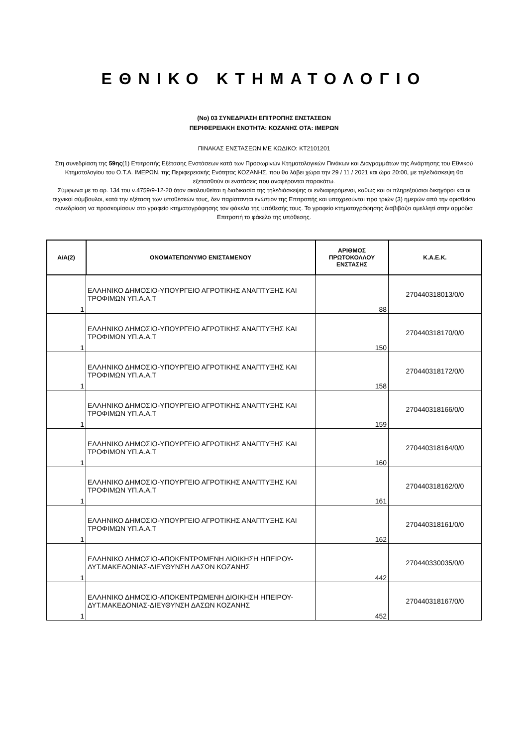ΕΘΝΙΚΟ ΚΤΗΜΑΤΟΛΟΓΙΟ
(Νο) 03 ΣΥΝΕΔΡΙΑΣΗ ΕΠΙΤΡΟΠΗΣ ΕΝΣΤΑΣΕΩΝ
ΠΕΡΙΦΕΡΕΙΑΚΗ ΕΝΟΤΗΤΑ: ΚΟΖΑΝΗΣ ΟΤΑ: ΙΜΕΡΩΝ
ΠΙΝΑΚΑΣ ΕΝΣΤΑΣΕΩΝ ΜΕ ΚΩΔΙΚΟ: ΚΤ2101201
Στη συνεδρίαση της 59ης(1) Επιτροπής Εξέτασης Ενστάσεων κατά των Προσωρινών Κτηματολογικών Πινάκων και Διαγραμμάτων της Ανάρτησης του Εθνικού Κτηματολογίου του Ο.Τ.Α. ΙΜΕΡΩΝ, της Περιφερειακής Ενότητας ΚΟΖΑΝΗΣ, που θα λάβει χώρα την 29 / 11 / 2021 και ώρα 20:00, με τηλεδιάσκεψη θα εξετασθούν οι ενστάσεις που αναφέρονται παρακάτω.
Σύμφωνα με το αρ. 134 του ν.4759/9-12-20 όταν ακολουθείται η διαδικασία της τηλεδιάσκεψης οι ενδιαφερόμενοι, καθώς και οι πληρεξούσιοι δικηγόροι και οι τεχνικοί σύμβουλοι, κατά την εξέταση των υποθέσεών τους, δεν παρίστανται ενώπιον της Επιτροπής και υποχρεούνται προ τριών (3) ημερών από την ορισθείσα συνεδρίαση να προσκομίσουν στο γραφείο κτηματογράφησης τον φάκελο της υπόθεσής τους. Το γραφείο κτηματογράφησης διαβιβάζει αμελλητί στην αρμόδια Επιτροπή το φάκελο της υπόθεσης.
| Α/Α(2) | ΟΝΟΜΑΤΕΠΩΝΥΜΟ ΕΝΙΣΤΑΜΕΝΟΥ | ΑΡΙΘΜΟΣ ΠΡΩΤΟΚΟΛΛΟΥ ΕΝΣΤΑΣΗΣ | Κ.Α.Ε.Κ. |
| --- | --- | --- | --- |
| 1 | ΕΛΛΗΝΙΚΟ ΔΗΜΟΣΙΟ-ΥΠΟΥΡΓΕΙΟ ΑΓΡΟΤΙΚΗΣ ΑΝΑΠΤΥΞΗΣ ΚΑΙ ΤΡΟΦΙΜΩΝ ΥΠ.Α.Α.Τ | 88 | 270440318013/0/0 |
| 1 | ΕΛΛΗΝΙΚΟ ΔΗΜΟΣΙΟ-ΥΠΟΥΡΓΕΙΟ ΑΓΡΟΤΙΚΗΣ ΑΝΑΠΤΥΞΗΣ ΚΑΙ ΤΡΟΦΙΜΩΝ ΥΠ.Α.Α.Τ | 150 | 270440318170/0/0 |
| 1 | ΕΛΛΗΝΙΚΟ ΔΗΜΟΣΙΟ-ΥΠΟΥΡΓΕΙΟ ΑΓΡΟΤΙΚΗΣ ΑΝΑΠΤΥΞΗΣ ΚΑΙ ΤΡΟΦΙΜΩΝ ΥΠ.Α.Α.Τ | 158 | 270440318172/0/0 |
| 1 | ΕΛΛΗΝΙΚΟ ΔΗΜΟΣΙΟ-ΥΠΟΥΡΓΕΙΟ ΑΓΡΟΤΙΚΗΣ ΑΝΑΠΤΥΞΗΣ ΚΑΙ ΤΡΟΦΙΜΩΝ ΥΠ.Α.Α.Τ | 159 | 270440318166/0/0 |
| 1 | ΕΛΛΗΝΙΚΟ ΔΗΜΟΣΙΟ-ΥΠΟΥΡΓΕΙΟ ΑΓΡΟΤΙΚΗΣ ΑΝΑΠΤΥΞΗΣ ΚΑΙ ΤΡΟΦΙΜΩΝ ΥΠ.Α.Α.Τ | 160 | 270440318164/0/0 |
| 1 | ΕΛΛΗΝΙΚΟ ΔΗΜΟΣΙΟ-ΥΠΟΥΡΓΕΙΟ ΑΓΡΟΤΙΚΗΣ ΑΝΑΠΤΥΞΗΣ ΚΑΙ ΤΡΟΦΙΜΩΝ ΥΠ.Α.Α.Τ | 161 | 270440318162/0/0 |
| 1 | ΕΛΛΗΝΙΚΟ ΔΗΜΟΣΙΟ-ΥΠΟΥΡΓΕΙΟ ΑΓΡΟΤΙΚΗΣ ΑΝΑΠΤΥΞΗΣ ΚΑΙ ΤΡΟΦΙΜΩΝ ΥΠ.Α.Α.Τ | 162 | 270440318161/0/0 |
| 1 | ΕΛΛΗΝΙΚΟ ΔΗΜΟΣΙΟ-ΑΠΟΚΕΝΤΡΩΜΕΝΗ ΔΙΟΙΚΗΣΗ ΗΠΕΙΡΟΥ-ΔΥΤ.ΜΑΚΕΔΟΝΙΑΣ-ΔΙΕΥΘΥΝΣΗ ΔΑΣΩΝ ΚΟΖΑΝΗΣ | 442 | 270440330035/0/0 |
| 1 | ΕΛΛΗΝΙΚΟ ΔΗΜΟΣΙΟ-ΑΠΟΚΕΝΤΡΩΜΕΝΗ ΔΙΟΙΚΗΣΗ ΗΠΕΙΡΟΥ-ΔΥΤ.ΜΑΚΕΔΟΝΙΑΣ-ΔΙΕΥΘΥΝΣΗ ΔΑΣΩΝ ΚΟΖΑΝΗΣ | 452 | 270440318167/0/0 |